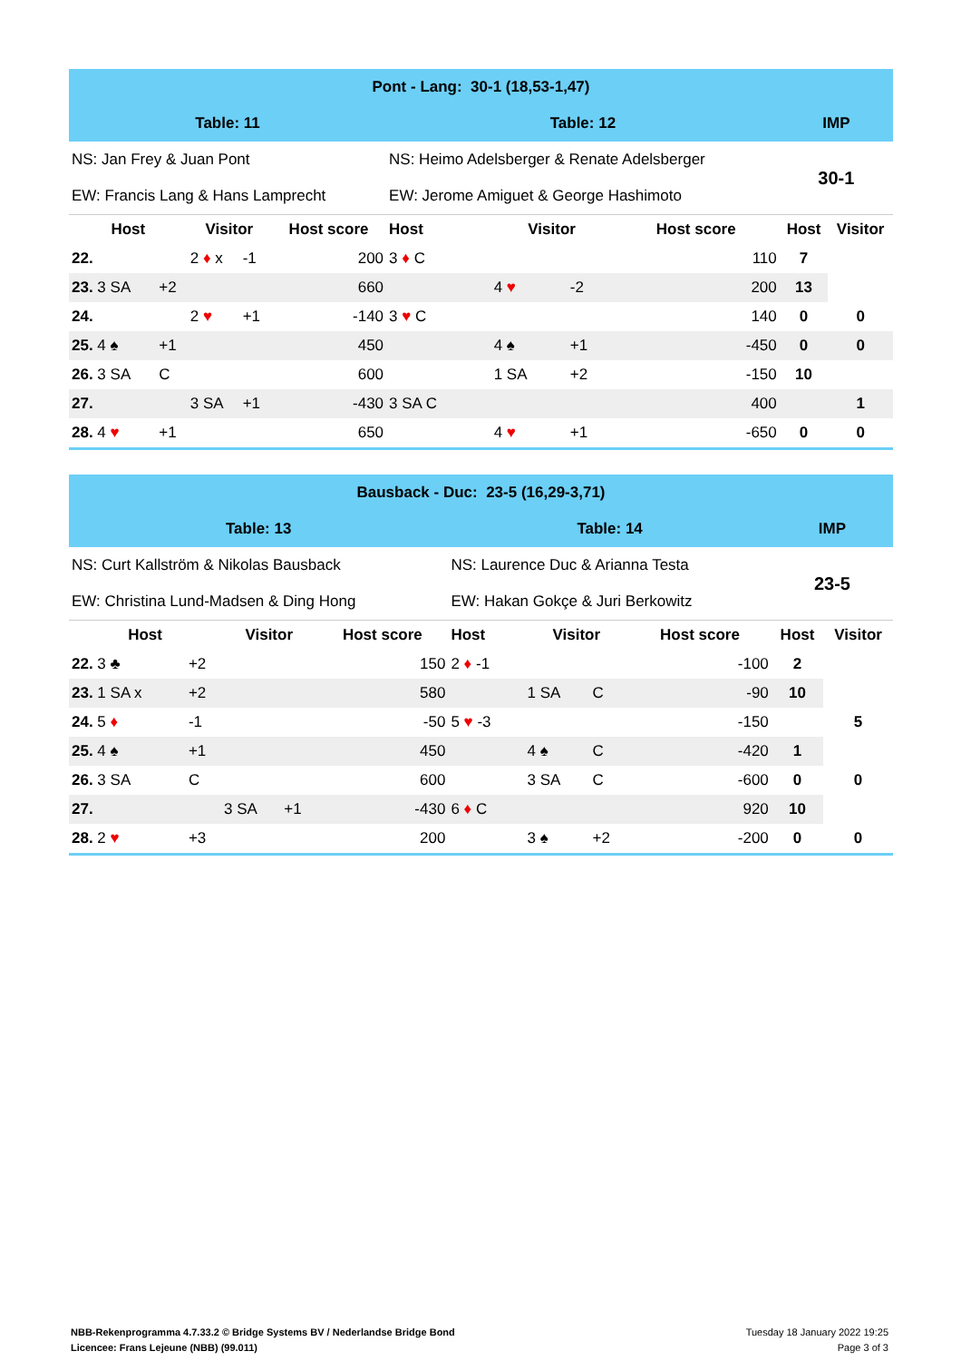| Pont - Lang: 30-1 (18,53-1,47) | | | | | | | | | | |
| Table: 11 | | | | | Table: 12 | | | | IMP | |
| NS: Jan Frey & Juan Pont | | | | | NS: Heimo Adelsberger & Renate Adelsberger | | | | 30-1 | |
| EW: Francis Lang & Hans Lamprecht | | | | | EW: Jerome Amiguet & George Hashimoto | | | | | |
| Host | | Visitor | | Host score | Host | Visitor | | Host score | Host | Visitor |
| 22. | | 2 ♦ x | -1 | 200 | 3 ♦ C | | | 110 | 7 | |
| 23. 3 SA | +2 | | | 660 | | 4 ♥ | -2 | 200 | 13 | |
| 24. | | 2 ♥ | +1 | -140 | 3 ♥ C | | | 140 | 0 | 0 |
| 25. 4 ♠ | +1 | | | 450 | | 4 ♠ | +1 | -450 | 0 | 0 |
| 26. 3 SA | C | | | 600 | | 1 SA | +2 | -150 | 10 | |
| 27. | | 3 SA | +1 | -430 | 3 SA C | | | 400 | | 1 |
| 28. 4 ♥ | +1 | | | 650 | | 4 ♥ | +1 | -650 | 0 | 0 |
| Bausback - Duc: 23-5 (16,29-3,71) | | | | | | | | | | |
| Table: 13 | | | | | Table: 14 | | | | IMP | |
| NS: Curt Kallström & Nikolas Bausback | | | | | NS: Laurence Duc & Arianna Testa | | | | 23-5 | |
| EW: Christina Lund-Madsen & Ding Hong | | | | | EW: Hakan Gokçe & Juri Berkowitz | | | | | |
| Host | | Visitor | | Host score | Host | Visitor | | Host score | Host | Visitor |
| 22. 3 ♣ | +2 | | | 150 | 2 ♦ -1 | | | -100 | 2 | |
| 23. 1 SA x | +2 | | | 580 | | 1 SA | C | -90 | 10 | |
| 24. 5 ♦ | -1 | | | -50 | 5 ♥ -3 | | | -150 | | 5 |
| 25. 4 ♠ | +1 | | | 450 | | 4 ♠ | C | -420 | 1 | |
| 26. 3 SA | C | | | 600 | | 3 SA | C | -600 | 0 | 0 |
| 27. | | 3 SA | +1 | -430 | 6 ♦ C | | | 920 | 10 | |
| 28. 2 ♥ | +3 | | | 200 | | 3 ♠ | +2 | -200 | 0 | 0 |
NBB-Rekenprogramma 4.7.33.2 © Bridge Systems BV / Nederlandse Bridge Bond
Licencee: Frans Lejeune (NBB) (99.011)
Tuesday 18 January 2022 19:25
Page 3 of 3